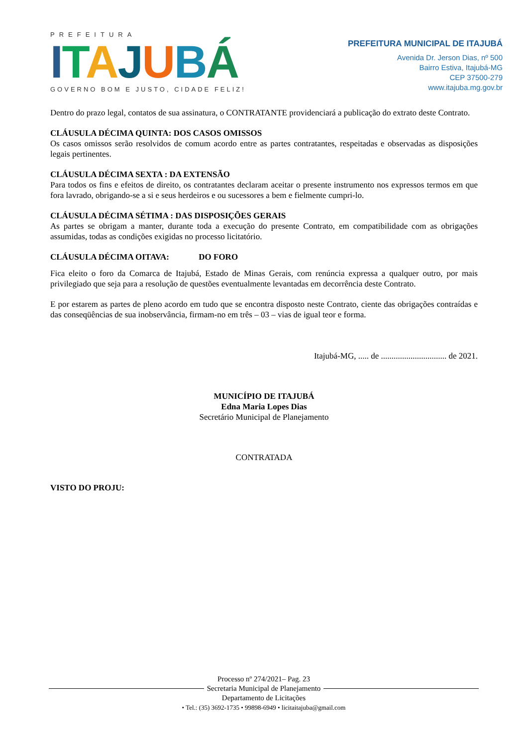PREFEITURA
ITAJUBÁ
GOVERNO BOM E JUSTO, CIDADE FELIZ!
PREFEITURA MUNICIPAL DE ITAJUBÁ
Avenida Dr. Jerson Dias, nº 500
Bairro Estiva, Itajubá-MG
CEP 37500-279
www.itajuba.mg.gov.br
Dentro do prazo legal, contatos de sua assinatura, o CONTRATANTE providenciará a publicação do extrato deste Contrato.
CLÁUSULA DÉCIMA QUINTA: DOS CASOS OMISSOS
Os casos omissos serão resolvidos de comum acordo entre as partes contratantes, respeitadas e observadas as disposições legais pertinentes.
CLÁUSULA DÉCIMA SEXTA : DA EXTENSÃO
Para todos os fins e efeitos de direito, os contratantes declaram aceitar o presente instrumento nos expressos termos em que fora lavrado, obrigando-se a si e seus herdeiros e ou sucessores a bem e fielmente cumpri-lo.
CLÁUSULA DÉCIMA SÉTIMA : DAS DISPOSIÇÕES GERAIS
As partes se obrigam a manter, durante toda a execução do presente Contrato, em compatibilidade com as obrigações assumidas, todas as condições exigidas no processo licitatório.
CLÁUSULA DÉCIMA OITAVA: DO FORO
Fica eleito o foro da Comarca de Itajubá, Estado de Minas Gerais, com renúncia expressa a qualquer outro, por mais privilegiado que seja para a resolução de questões eventualmente levantadas em decorrência deste Contrato.
E por estarem as partes de pleno acordo em tudo que se encontra disposto neste Contrato, ciente das obrigações contraídas e das conseqüências de sua inobservância, firmam-no em três – 03 – vias de igual teor e forma.
Itajubá-MG, ..... de ............................... de 2021.
MUNICÍPIO DE ITAJUBÁ
Edna Maria Lopes Dias
Secretário Municipal de Planejamento
CONTRATADA
VISTO DO PROJU:
Processo nº 274/2021– Pag. 23
Secretaria Municipal de Planejamento
Departamento de Licitações
• Tel.: (35) 3692-1735 • 99898-6949 • licitaitajuba@gmail.com